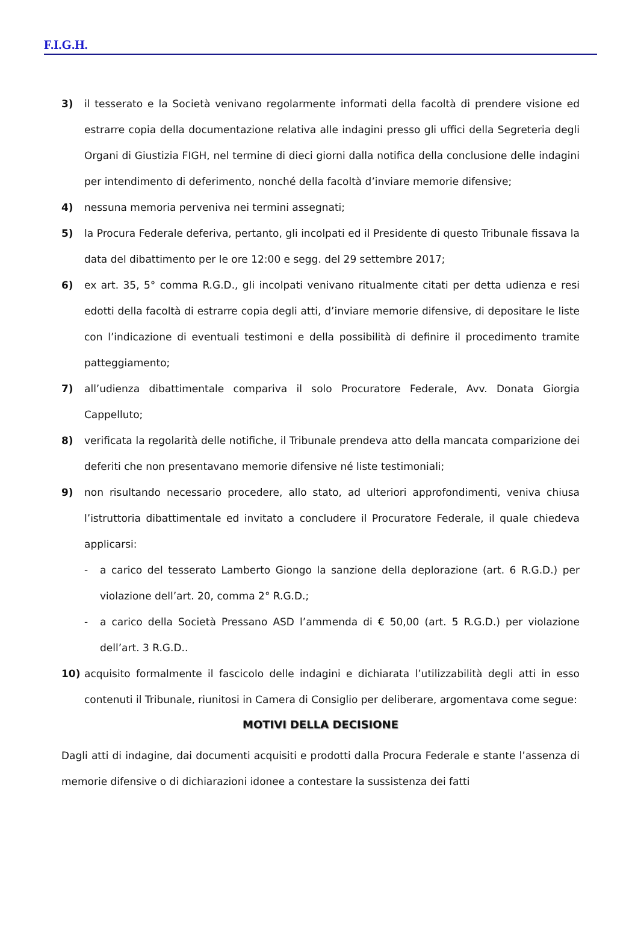F.I.G.H.
3) il tesserato e la Società venivano regolarmente informati della facoltà di prendere visione ed estrarre copia della documentazione relativa alle indagini presso gli uffici della Segreteria degli Organi di Giustizia FIGH, nel termine di dieci giorni dalla notifica della conclusione delle indagini per intendimento di deferimento, nonché della facoltà d’inviare memorie difensive;
4) nessuna memoria perveniva nei termini assegnati;
5) la Procura Federale deferiva, pertanto, gli incolpati ed il Presidente di questo Tribunale fissava la data del dibattimento per le ore 12:00 e segg. del 29 settembre 2017;
6) ex art. 35, 5° comma R.G.D., gli incolpati venivano ritualmente citati per detta udienza e resi edotti della facoltà di estrarre copia degli atti, d’inviare memorie difensive, di depositare le liste con l’indicazione di eventuali testimoni e della possibilità di definire il procedimento tramite patteggiamento;
7) all’udienza dibattimentale compariva il solo Procuratore Federale, Avv. Donata Giorgia Cappelluto;
8) verificata la regolarità delle notifiche, il Tribunale prendeva atto della mancata comparizione dei deferiti che non presentavano memorie difensive né liste testimoniali;
9) non risultando necessario procedere, allo stato, ad ulteriori approfondimenti, veniva chiusa l’istruttoria dibattimentale ed invitato a concludere il Procuratore Federale, il quale chiedeva applicarsi:
- a carico del tesserato Lamberto Giongo la sanzione della deplorazione (art. 6 R.G.D.) per violazione dell’art. 20, comma 2° R.G.D.;
- a carico della Società Pressano ASD l’ammenda di € 50,00 (art. 5 R.G.D.) per violazione dell’art. 3 R.G.D..
10) acquisito formalmente il fascicolo delle indagini e dichiarata l’utilizzabilità degli atti in esso contenuti il Tribunale, riunitosi in Camera di Consiglio per deliberare, argomentava come segue:
MOTIVI DELLA DECISIONE
Dagli atti di indagine, dai documenti acquisiti e prodotti dalla Procura Federale e stante l’assenza di memorie difensive o di dichiarazioni idonee a contestare la sussistenza dei fatti